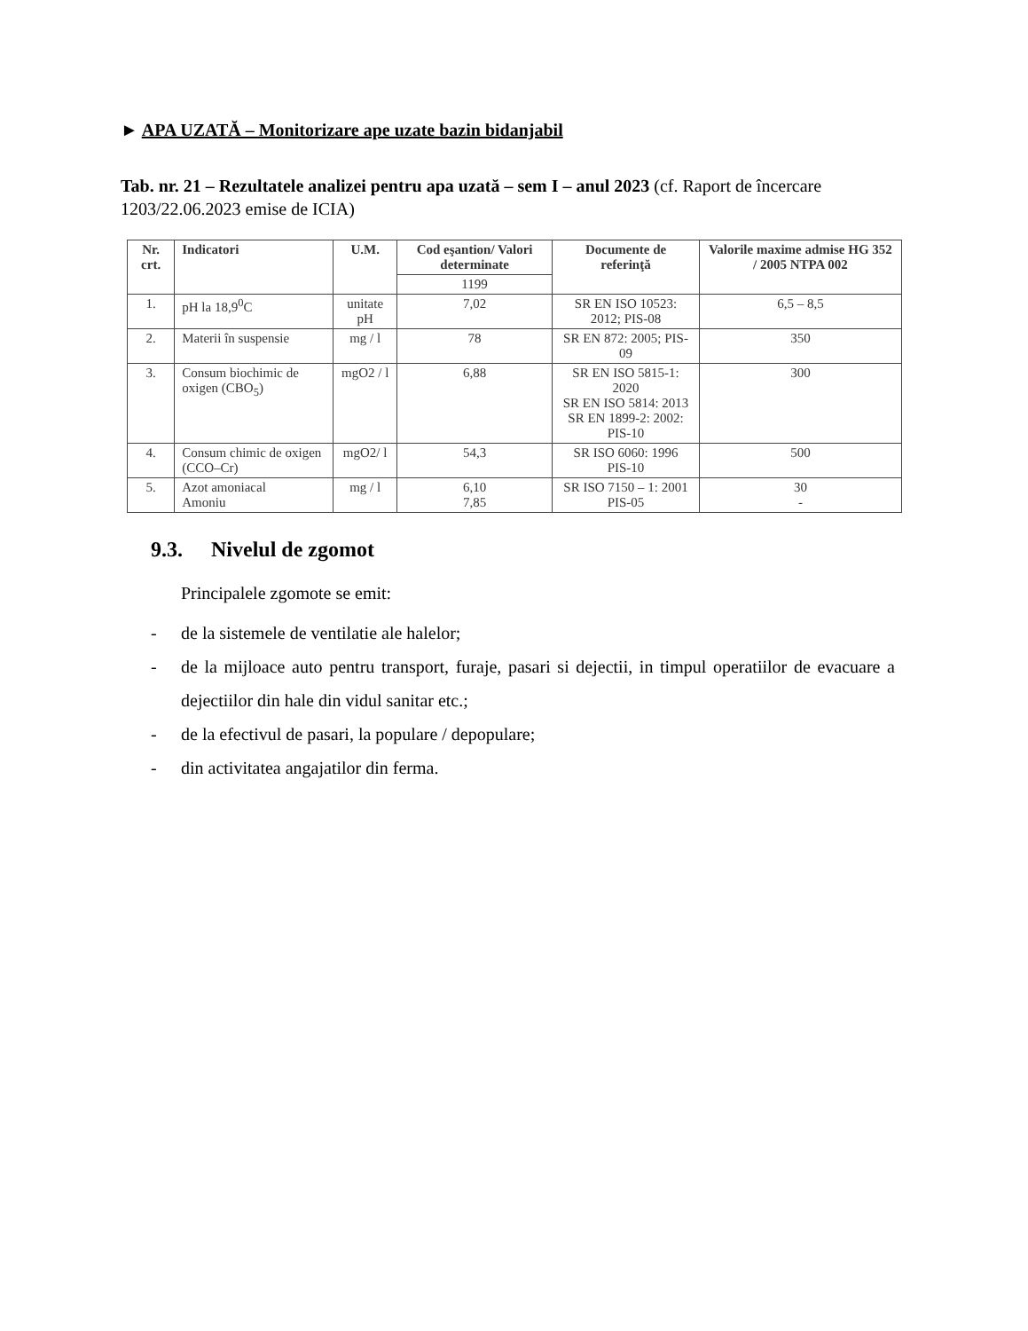► APA UZATĂ – Monitorizare ape uzate bazin bidanjabil
Tab. nr. 21 – Rezultatele analizei pentru apa uzată – sem I – anul 2023 (cf. Raport de încercare 1203/22.06.2023 emise de ICIA)
| Nr. crt. | Indicatori | U.M. | Cod eşantion/ Valori determinate | Documente de referinţă | Valorile maxime admise HG 352 / 2005 NTPA 002 |
| --- | --- | --- | --- | --- | --- |
| | | | 1199 | | |
| 1. | pH la 18,9<sup>0</sup>C | unitate pH | 7,02 | SR EN ISO 10523: 2012; PIS-08 | 6,5 – 8,5 |
| 2. | Materii în suspensie | mg / l | 78 | SR EN 872: 2005; PIS-09 | 350 |
| 3. | Consum biochimic de oxigen (CBO<sub>5</sub>) | mgO2 / l | 6,88 | SR EN ISO 5815-1: 2020 SR EN ISO 5814: 2013 SR EN 1899-2: 2002: PIS-10 | 300 |
| 4. | Consum chimic de oxigen (CCO–Cr) | mgO2/ l | 54,3 | SR ISO 6060: 1996 PIS-10 | 500 |
| 5. | Azot amoniacal Amoniu | mg / l | 6,10 7,85 | SR ISO 7150 – 1: 2001 PIS-05 | 30 - |
9.3. Nivelul de zgomot
Principalele zgomote se emit:
- de la sistemele de ventilatie ale halelor;
- de la mijloace auto pentru transport, furaje, pasari si dejectii, in timpul operatiilor de evacuare a dejectiilor din hale din vidul sanitar etc.;
- de la efectivul de pasari, la populare / depopulare;
- din activitatea angajatilor din ferma.